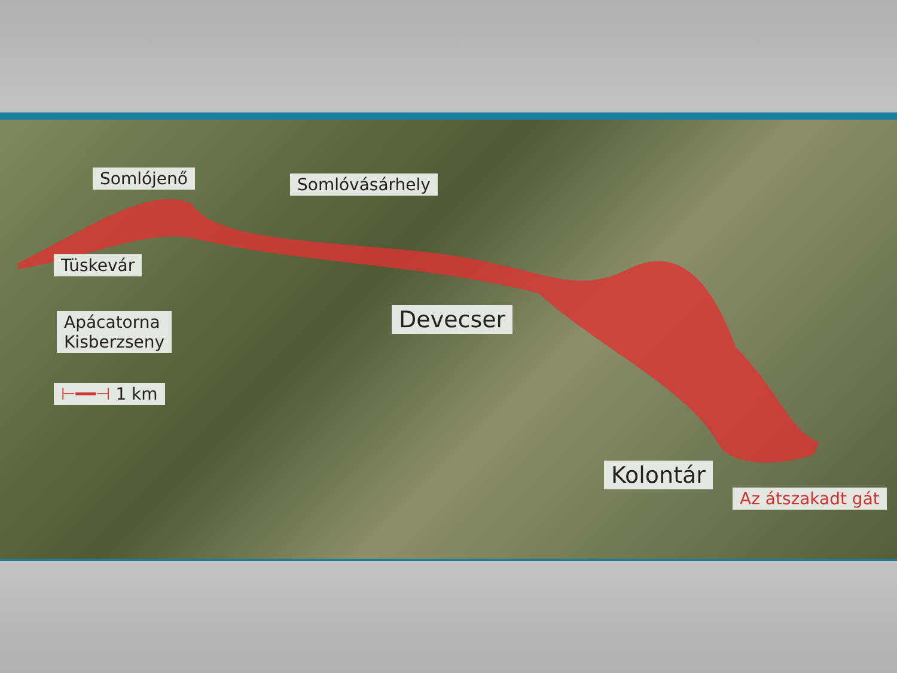Somlójenő Somlóvásárhely
Tüskevár
Devecser
Apácatorna
Kisberzseny
⊢━━⊣ 1 km
Kolontár
Az átszakadt gát